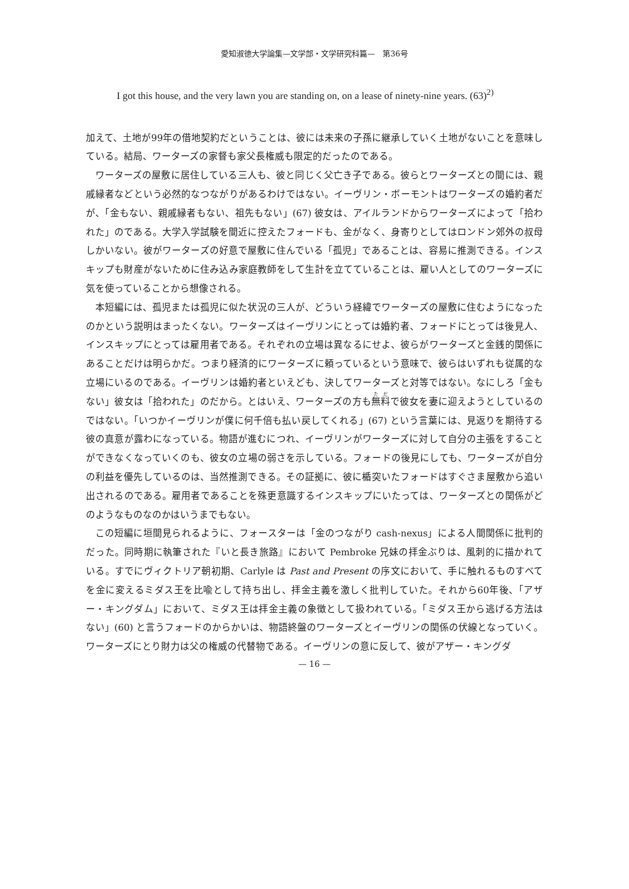愛知淑徳大学論集—文学部・文学研究科篇—　第36号
I got this house, and the very lawn you are standing on, on a lease of ninety-nine years. (63)<sup>2)</sup>
加えて、土地が99年の借地契約だということは、彼には未来の子孫に継承していく土地がないことを意味している。結局、ワーターズの家督も家父長権威も限定的だったのである。
ワーターズの屋敷に居住している三人も、彼と同じく父亡き子である。彼らとワーターズとの間には、親戚縁者などという必然的なつながりがあるわけではない。イーヴリン・ボーモントはワーターズの婚約者だが、「金もない、親戚縁者もない、祖先もない」(67) 彼女は、アイルランドからワーターズによって「拾われた」のである。大学入学試験を間近に控えたフォードも、金がなく、身寄りとしてはロンドン郊外の叔母しかいない。彼がワーターズの好意で屋敷に住んでいる「孤児」であることは、容易に推測できる。インスキップも財産がないために住み込み家庭教師をして生計を立てていることは、雇い人としてのワーターズに気を使っていることから想像される。
本短編には、孤児または孤児に似た状況の三人が、どういう経緯でワーターズの屋敷に住むようになったのかという説明はまったくない。ワーターズはイーヴリンにとっては婚約者、フォードにとっては後見人、インスキップにとっては雇用者である。それぞれの立場は異なるにせよ、彼らがワーターズと金銭的関係にあることだけは明らかだ。つまり経済的にワーターズに頼っているという意味で、彼らはいずれも従属的な立場にいるのである。イーヴリンは婚約者といえども、決してワーターズと対等ではない。なにしろ「金もない」彼女は「拾われた」のだから。とはいえ、ワーターズの方も無料で彼女を妻に迎えようとしているのではない。「いつかイーヴリンが僕に何千倍も払い戻してくれる」(67) という言葉には、見返りを期待する彼の真意が露わになっている。物語が進むにつれ、イーヴリンがワーターズに対して自分の主張をすることができなくなっていくのも、彼女の立場の弱さを示している。フォードの後見にしても、ワーターズが自分の利益を優先しているのは、当然推測できる。その証拠に、彼に楯突いたフォードはすぐさま屋敷から追い出されるのである。雇用者であることを殊更意識するインスキップにいたっては、ワーターズとの関係がどのようなものなのかはいうまでもない。
この短編に垣間見られるように、フォースターは「金のつながり cash-nexus」による人間関係に批判的だった。同時期に執筆された『いと長き旅路』において Pembroke 兄妹の拝金ぶりは、風刺的に描かれている。すでにヴィクトリア朝初期、Carlyle は Past and Present の序文において、手に触れるものすべてを金に変えるミダス王を比喩として持ち出し、拝金主義を激しく批判していた。それから60年後、「アザー・キングダム」において、ミダス王は拝金主義の象徴として扱われている。「ミダス王から逃げる方法はない」(60) と言うフォードのからかいは、物語終盤のワーターズとイーヴリンの関係の伏線となっていく。ワーターズにとり財力は父の権威の代替物である。イーヴリンの意に反して、彼がアザー・キングダ
— 16 —